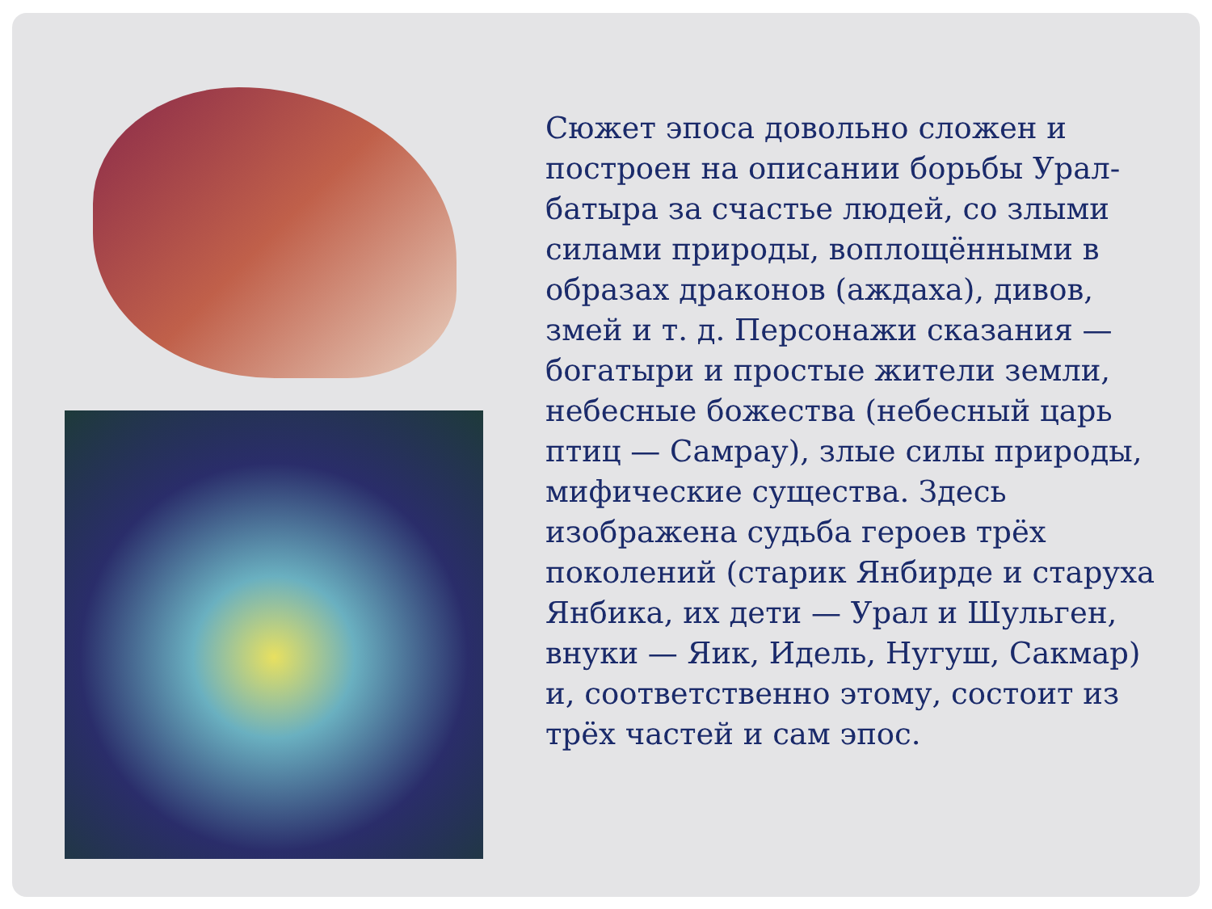Сюжет эпоса довольно сложен и построен на описании борьбы Урал-батыра за счастье людей, со злыми силами природы, воплощёнными в образах драконов (аждаха), дивов, змей и т. д. Персонажи сказания — богатыри и простые жители земли, небесные божества (небесный царь птиц — Самрау), злые силы природы, мифические существа. Здесь изображена судьба героев трёх поколений (старик Янбирде и старуха Янбика, их дети — Урал и Шульген, внуки — Яик, Идель, Нугуш, Сакмар) и, соответственно этому, состоит из трёх частей и сам эпос.